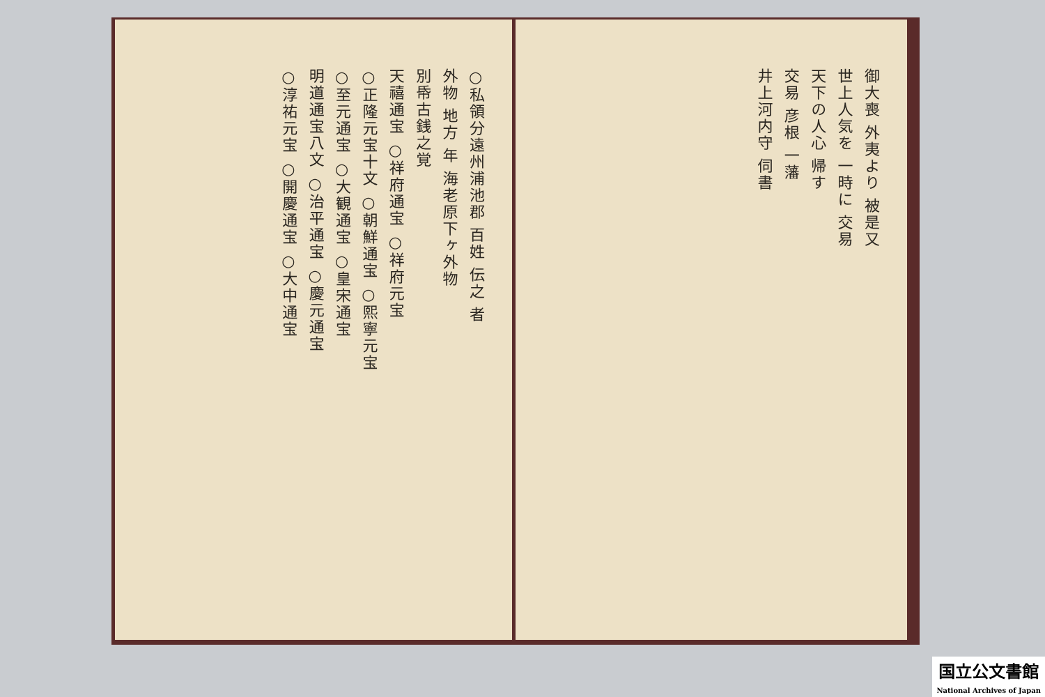御大喪 外夷より 被是又
世上人気を 一時に 交易
天下の人心 帰す
交易 彦根 一藩
井上河内守 伺書
○私領分遠州浦池郡 百姓 伝之 者
外物 地方 年 海老原下ヶ外物
別帋古銭之覚
天禧通宝 ○祥府通宝 ○祥府元宝
○正隆元宝十文 ○朝鮮通宝 ○熙寧元宝
○至元通宝 ○大観通宝 ○皇宋通宝
明道通宝八文 ○治平通宝 ○慶元通宝
○淳祐元宝 ○開慶通宝 ○大中通宝
国立公文書館
National Archives of Japan